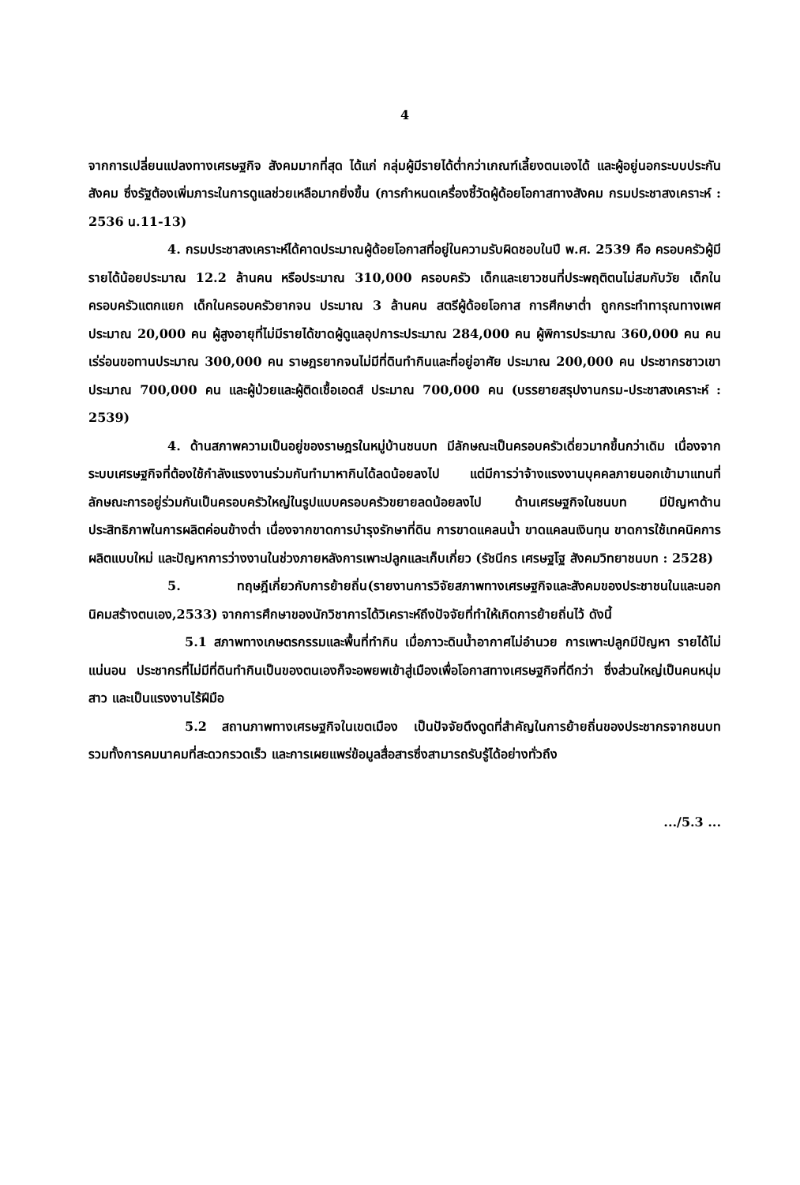4
จากการเปลี่ยนแปลงทางเศรษฐกิจ สังคมมากที่สุด ได้แก่ กลุ่มผู้มีรายได้ต่ำกว่าเกณฑ์เลี้ยงตนเองได้ และผู้อยู่นอกระบบประกันสังคม ซึ่งรัฐต้องเพิ่มภาระในการดูแลช่วยเหลือมากยิ่งขึ้น (การกำหนดเครื่องชี้วัดผู้ด้อยโอกาสทางสังคม กรมประชาสงเคราะห์ : 2536 น.11-13)
4. กรมประชาสงเคราะห์ได้คาดประมาณผู้ด้อยโอกาสที่อยู่ในความรับผิดชอบในปี พ.ศ. 2539 คือ ครอบครัวผู้มีรายได้น้อยประมาณ 12.2 ล้านคน หรือประมาณ 310,000 ครอบครัว เด็กและเยาวชนที่ประพฤติตนไม่สมกับวัย เด็กในครอบครัวแตกแยก เด็กในครอบครัวยากจน ประมาณ 3 ล้านคน สตรีผู้ด้อยโอกาส การศึกษาต่ำ ถูกกระทำทารุณทางเพศ ประมาณ 20,000 คน ผู้สูงอายุที่ไม่มีรายได้ขาดผู้ดูแลอุปการะประมาณ 284,000 คน ผู้พิการประมาณ 360,000 คน คนเร่ร่อนขอทานประมาณ 300,000 คน ราษฎรยากจนไม่มีที่ดินทำกินและที่อยู่อาศัย ประมาณ 200,000 คน ประชากรชาวเขาประมาณ 700,000 คน และผู้ป่วยและผู้ติดเชื้อเอดส์ ประมาณ 700,000 คน (บรรยายสรุปงานกรม-ประชาสงเคราะห์ : 2539)
4. ด้านสภาพความเป็นอยู่ของราษฎรในหมู่บ้านชนบท มีลักษณะเป็นครอบครัวเดี่ยวมากขึ้นกว่าเดิม เนื่องจากระบบเศรษฐกิจที่ต้องใช้กำลังแรงงานร่วมกันทำมาหากินได้ลดน้อยลงไป แต่มีการว่าจ้างแรงงานบุคคลภายนอกเข้ามาแทนที่ ลักษณะการอยู่ร่วมกันเป็นครอบครัวใหญ่ในรูปแบบครอบครัวขยายลดน้อยลงไป ด้านเศรษฐกิจในชนบท มีปัญหาด้านประสิทธิภาพในการผลิตค่อนข้างต่ำ เนื่องจากขาดการบำรุงรักษาที่ดิน การขาดแคลนน้ำ ขาดแคลนเงินทุน ขาดการใช้เทคนิคการผลิตแบบใหม่ และปัญหาการว่างงานในช่วงภายหลังการเพาะปลูกและเก็บเกี่ยว (รัชนีกร เศรษฐโฐ สังคมวิทยาชนบท : 2528)
5. ทฤษฎีเกี่ยวกับการย้ายถิ่น(รายงานการวิจัยสภาพทางเศรษฐกิจและสังคมของประชาชนในและนอกนิคมสร้างตนเอง,2533) จากการศึกษาของนักวิชาการได้วิเคราะห์ถึงปัจจัยที่ทำให้เกิดการย้ายถิ่นไว้ ดังนี้
5.1 สภาพทางเกษตรกรรมและพื้นที่ทำกิน เมื่อภาวะดินน้ำอากาศไม่อำนวย การเพาะปลูกมีปัญหา รายได้ไม่แน่นอน ประชากรที่ไม่มีที่ดินทำกินเป็นของตนเองก็จะอพยพเข้าสู่เมืองเพื่อโอกาสทางเศรษฐกิจที่ดีกว่า ซึ่งส่วนใหญ่เป็นคนหนุ่มสาว และเป็นแรงงานไร้ฝีมือ
5.2 สถานภาพทางเศรษฐกิจในเขตเมือง เป็นปัจจัยดึงดูดที่สำคัญในการย้ายถิ่นของประชากรจากชนบท รวมทั้งการคมนาคมที่สะดวกรวดเร็ว และการเผยแพร่ข้อมูลสื่อสารซึ่งสามารถรับรู้ได้อย่างทั่วถึง
.../5.3 ...